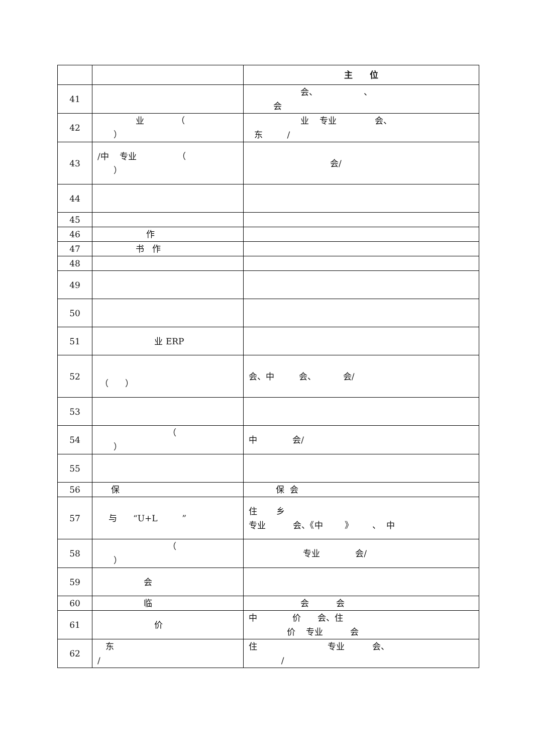| | | 主 位 |
| --- | --- | --- |
| 41 | | 会、 、 会 |
| 42 | 业 （ ） | 业 专业 会、 东 / |
| 43 | /中 专业 （ ） | 会/ |
| 44 | | |
| 45 | | |
| 46 | 作 | |
| 47 | 书 作 | |
| 48 | | |
| 49 | | |
| 50 | | |
| 51 | 业 ERP | |
| 52 | （ ） | 会、中 会、 会/ |
| 53 | | |
| 54 | （ ） | 中 会/ |
| 55 | | |
| 56 | 保 | 保 会 |
| 57 | 与 “U+L ” | 住 乡 专业 会、《中 》 、 中 |
| 58 | （ ） | 专业 会/ |
| 59 | 会 | |
| 60 | 临 | 会 会 |
| 61 | 价 | 中 价 会、住 价 专业 会 |
| 62 | 东 / | 住 专业 会、 / |